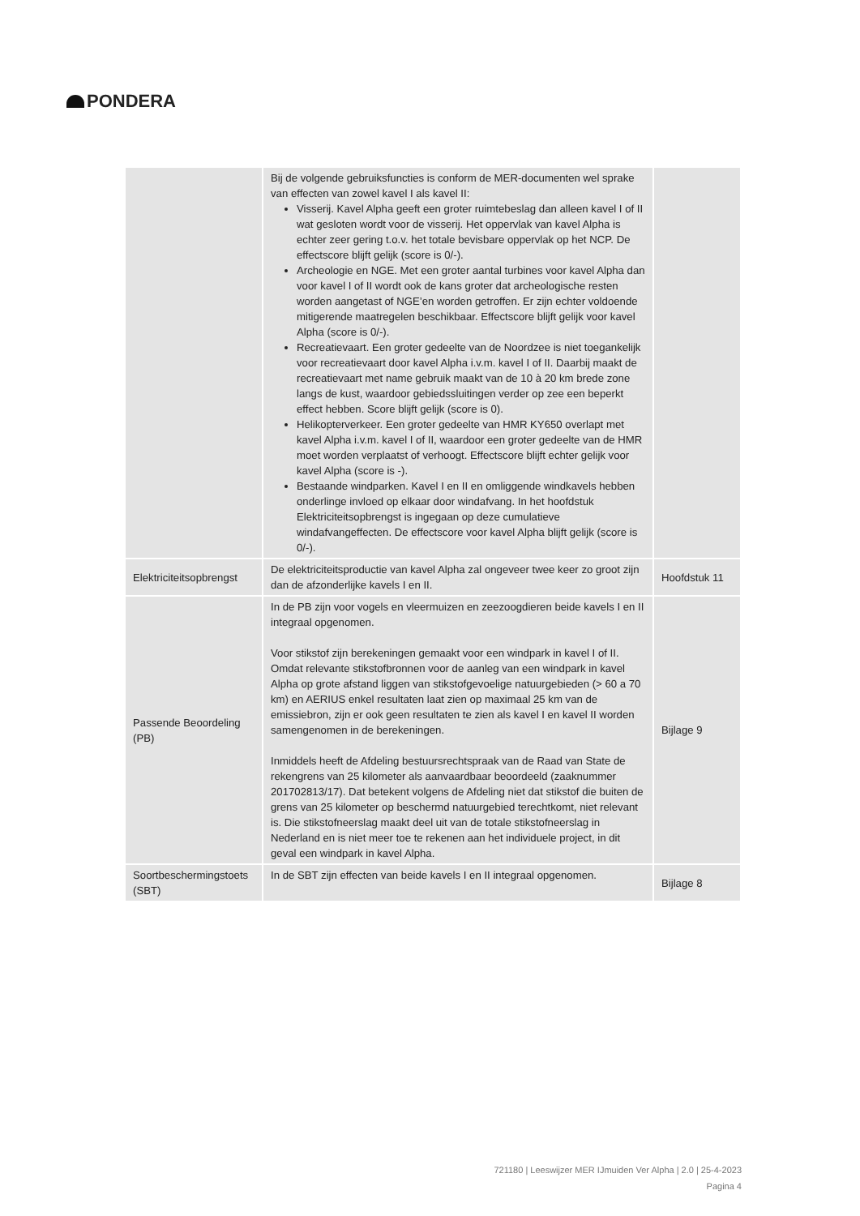PONDERA
| | Bij de volgende gebruiksfuncties is conform de MER-documenten wel sprake van effecten van zowel kavel I als kavel II: Visserij. Kavel Alpha geeft een groter ruimtebeslag dan alleen kavel I of II wat gesloten wordt voor de visserij. Het oppervlak van kavel Alpha is echter zeer gering t.o.v. het totale bevisbare oppervlak op het NCP. De effectscore blijft gelijk (score is 0/-). Archeologie en NGE. Met een groter aantal turbines voor kavel Alpha dan voor kavel I of II wordt ook de kans groter dat archeologische resten worden aangetast of NGE’en worden getroffen. Er zijn echter voldoende mitigerende maatregelen beschikbaar. Effectscore blijft gelijk voor kavel Alpha (score is 0/-). Recreatievaart. Een groter gedeelte van de Noordzee is niet toegankelijk voor recreatievaart door kavel Alpha i.v.m. kavel I of II. Daarbij maakt de recreatievaart met name gebruik maakt van de 10 à 20 km brede zone langs de kust, waardoor gebiedssluitingen verder op zee een beperkt effect hebben. Score blijft gelijk (score is 0). Helikopterverkeer. Een groter gedeelte van HMR KY650 overlapt met kavel Alpha i.v.m. kavel I of II, waardoor een groter gedeelte van de HMR moet worden verplaatst of verhoogt. Effectscore blijft echter gelijk voor kavel Alpha (score is -). Bestaande windparken. Kavel I en II en omliggende windkavels hebben onderlinge invloed op elkaar door windafvang. In het hoofdstuk Elektriciteitsopbrengst is ingegaan op deze cumulatieve windafvangeffecten. De effectscore voor kavel Alpha blijft gelijk (score is 0/-). | |
| Elektriciteitsopbrengst | De elektriciteitsproductie van kavel Alpha zal ongeveer twee keer zo groot zijn dan de afzonderlijke kavels I en II. | Hoofdstuk 11 |
| Passende Beoordeling (PB) | In de PB zijn voor vogels en vleermuizen en zeezoogdieren beide kavels I en II integraal opgenomen. Voor stikstof zijn berekeningen gemaakt voor een windpark in kavel I of II. Omdat relevante stikstofbronnen voor de aanleg van een windpark in kavel Alpha op grote afstand liggen van stikstofgevoelige natuurgebieden (> 60 a 70 km) en AERIUS enkel resultaten laat zien op maximaal 25 km van de emissiebron, zijn er ook geen resultaten te zien als kavel I en kavel II worden samengenomen in de berekeningen. Inmiddels heeft de Afdeling bestuursrechtspraak van de Raad van State de rekengrens van 25 kilometer als aanvaardbaar beoordeeld (zaaknummer 201702813/17). Dat betekent volgens de Afdeling niet dat stikstof die buiten de grens van 25 kilometer op beschermd natuurgebied terechtkomt, niet relevant is. Die stikstofneerslag maakt deel uit van de totale stikstofneerslag in Nederland en is niet meer toe te rekenen aan het individuele project, in dit geval een windpark in kavel Alpha. | Bijlage 9 |
| Soortbeschermingstoets (SBT) | In de SBT zijn effecten van beide kavels I en II integraal opgenomen. | Bijlage 8 |
721180 | Leeswijzer MER IJmuiden Ver Alpha | 2.0 | 25-4-2023
Pagina 4